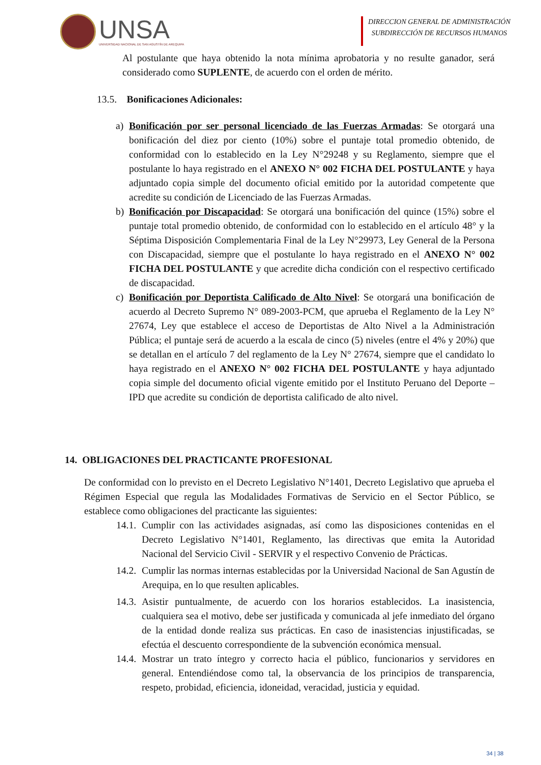UNSA
UNIVERSIDAD NACIONAL DE SAN AGUSTÍN DE AREQUIPA
DIRECCION GENERAL DE ADMINISTRACIÓN
SUBDIRECCIÓN DE RECURSOS HUMANOS
Al postulante que haya obtenido la nota mínima aprobatoria y no resulte ganador, será considerado como SUPLENTE, de acuerdo con el orden de mérito.
13.5. Bonificaciones Adicionales:
a) Bonificación por ser personal licenciado de las Fuerzas Armadas: Se otorgará una bonificación del diez por ciento (10%) sobre el puntaje total promedio obtenido, de conformidad con lo establecido en la Ley N°29248 y su Reglamento, siempre que el postulante lo haya registrado en el ANEXO N° 002 FICHA DEL POSTULANTE y haya adjuntado copia simple del documento oficial emitido por la autoridad competente que acredite su condición de Licenciado de las Fuerzas Armadas.
b) Bonificación por Discapacidad: Se otorgará una bonificación del quince (15%) sobre el puntaje total promedio obtenido, de conformidad con lo establecido en el artículo 48° y la Séptima Disposición Complementaria Final de la Ley N°29973, Ley General de la Persona con Discapacidad, siempre que el postulante lo haya registrado en el ANEXO N° 002 FICHA DEL POSTULANTE y que acredite dicha condición con el respectivo certificado de discapacidad.
c) Bonificación por Deportista Calificado de Alto Nivel: Se otorgará una bonificación de acuerdo al Decreto Supremo N° 089-2003-PCM, que aprueba el Reglamento de la Ley N° 27674, Ley que establece el acceso de Deportistas de Alto Nivel a la Administración Pública; el puntaje será de acuerdo a la escala de cinco (5) niveles (entre el 4% y 20%) que se detallan en el artículo 7 del reglamento de la Ley N° 27674, siempre que el candidato lo haya registrado en el ANEXO N° 002 FICHA DEL POSTULANTE y haya adjuntado copia simple del documento oficial vigente emitido por el Instituto Peruano del Deporte – IPD que acredite su condición de deportista calificado de alto nivel.
14. OBLIGACIONES DEL PRACTICANTE PROFESIONAL
De conformidad con lo previsto en el Decreto Legislativo N°1401, Decreto Legislativo que aprueba el Régimen Especial que regula las Modalidades Formativas de Servicio en el Sector Público, se establece como obligaciones del practicante las siguientes:
14.1.
Cumplir con las actividades asignadas, así como las disposiciones contenidas en el Decreto Legislativo N°1401, Reglamento, las directivas que emita la Autoridad Nacional del Servicio Civil - SERVIR y el respectivo Convenio de Prácticas.
14.2.
Cumplir las normas internas establecidas por la Universidad Nacional de San Agustín de Arequipa, en lo que resulten aplicables.
14.3.
Asistir puntualmente, de acuerdo con los horarios establecidos. La inasistencia, cualquiera sea el motivo, debe ser justificada y comunicada al jefe inmediato del órgano de la entidad donde realiza sus prácticas. En caso de inasistencias injustificadas, se efectúa el descuento correspondiente de la subvención económica mensual.
14.4.
Mostrar un trato íntegro y correcto hacia el público, funcionarios y servidores en general. Entendiéndose como tal, la observancia de los principios de transparencia, respeto, probidad, eficiencia, idoneidad, veracidad, justicia y equidad.
34 | 38